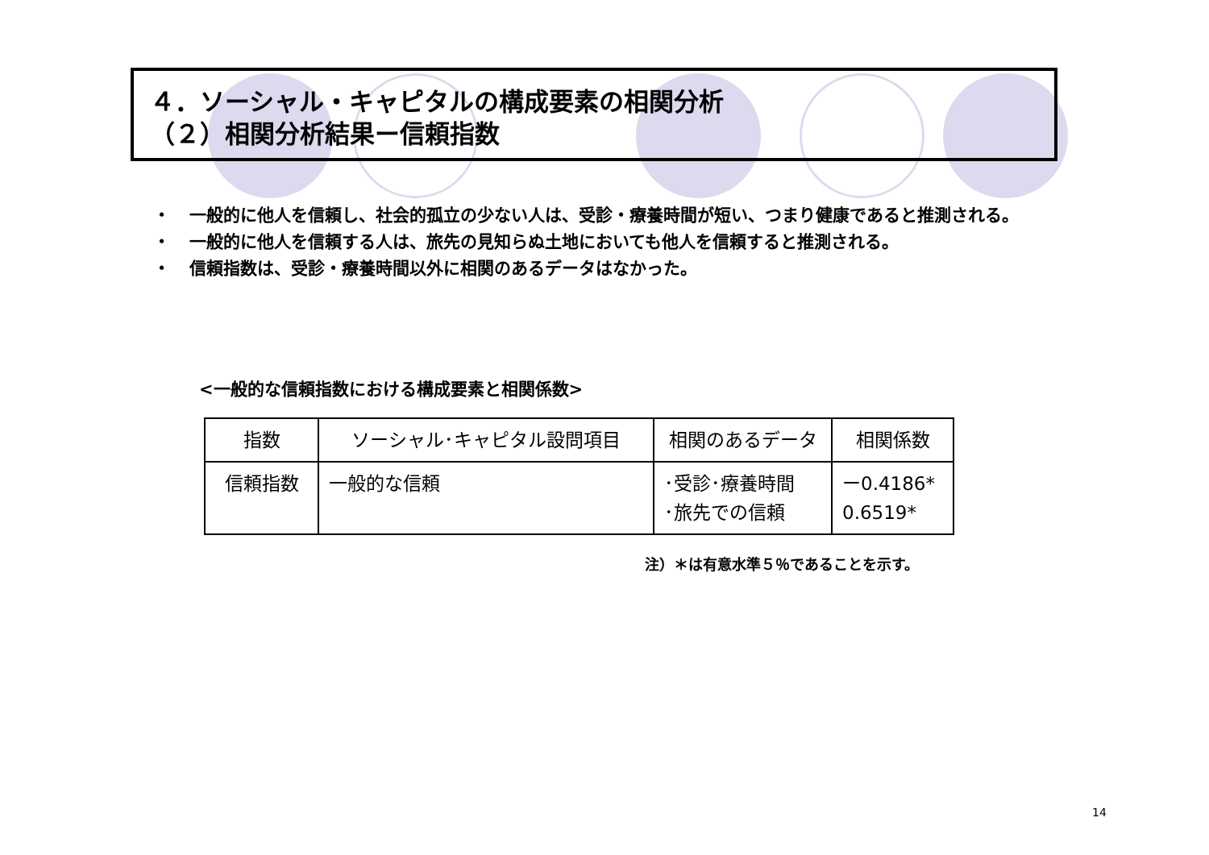４．ソーシャル・キャピタルの構成要素の相関分析
（２）相関分析結果ー信頼指数
・ 一般的に他人を信頼し、社会的孤立の少ない人は、受診・療養時間が短い、つまり健康であると推測される。
・ 一般的に他人を信頼する人は、旅先の見知らぬ土地においても他人を信頼すると推測される。
・ 信頼指数は、受診・療養時間以外に相関のあるデータはなかった。
<一般的な信頼指数における構成要素と相関係数>
| 指数 | ソーシャル･キャピタル設問項目 | 相関のあるデータ | 相関係数 |
| --- | --- | --- | --- |
| 信頼指数 | 一般的な信頼 | ･受診･療養時間 ･旅先での信頼 | ー0.4186* 0.6519* |
注）＊は有意水準５％であることを示す。
14